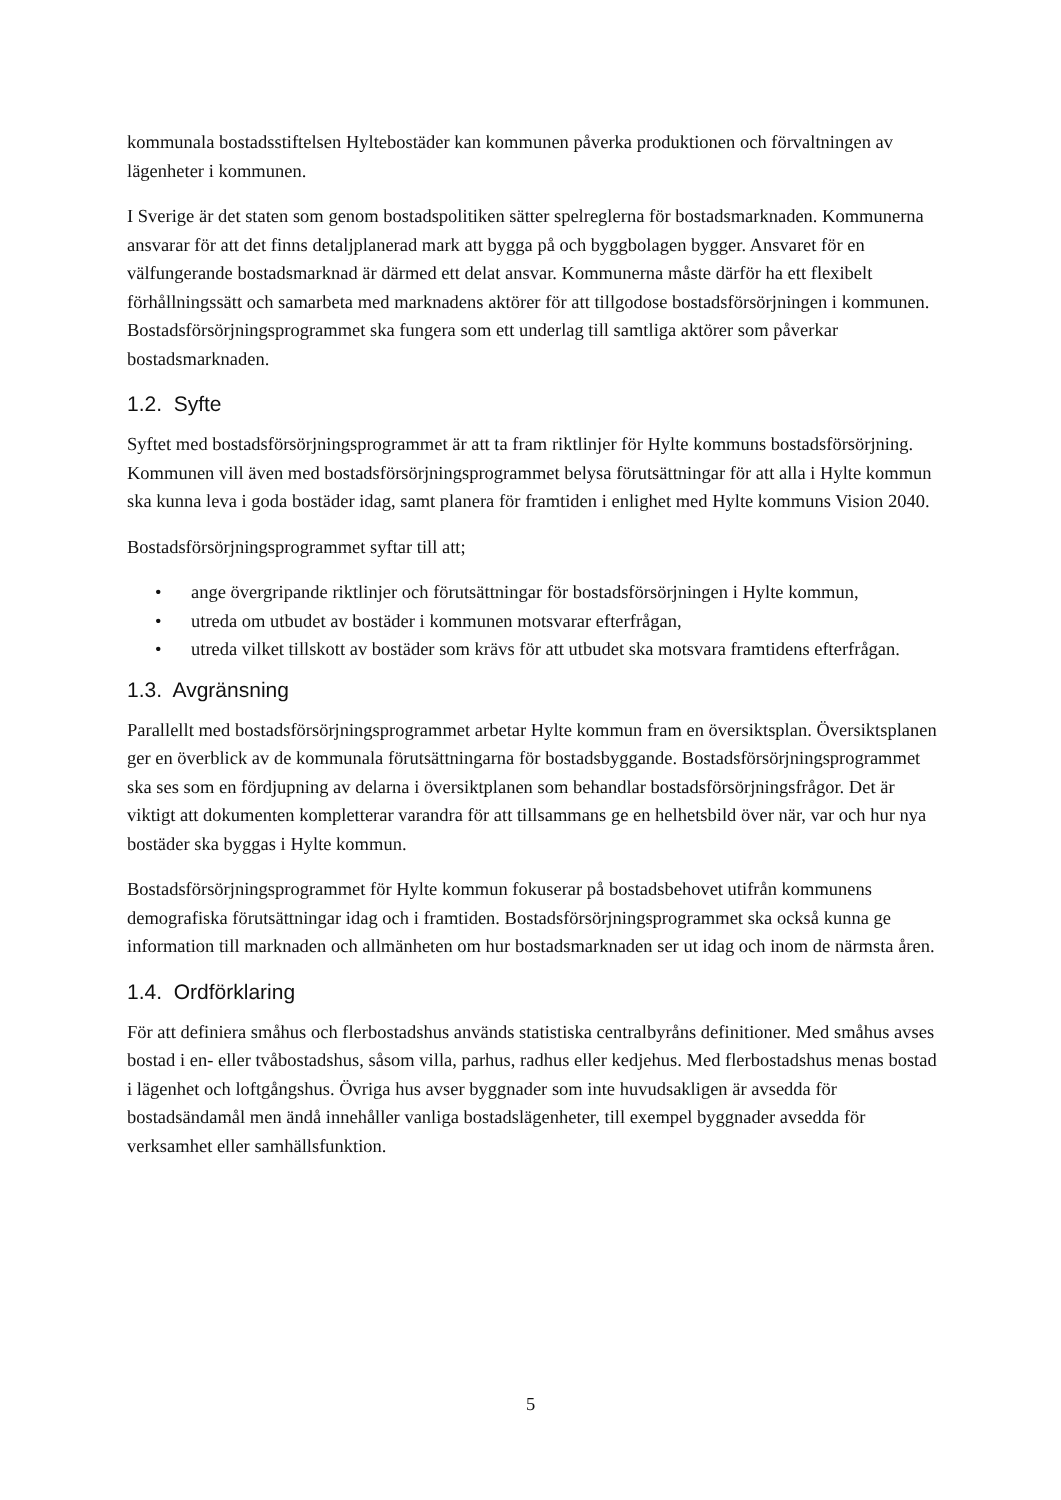kommunala bostadsstiftelsen Hyltebostäder kan kommunen påverka produktionen och förvaltningen av lägenheter i kommunen.
I Sverige är det staten som genom bostadspolitiken sätter spelreglerna för bostadsmarknaden. Kommunerna ansvarar för att det finns detaljplanerad mark att bygga på och byggbolagen bygger. Ansvaret för en välfungerande bostadsmarknad är därmed ett delat ansvar. Kommunerna måste därför ha ett flexibelt förhållningssätt och samarbeta med marknadens aktörer för att tillgodose bostadsförsörjningen i kommunen. Bostadsförsörjningsprogrammet ska fungera som ett underlag till samtliga aktörer som påverkar bostadsmarknaden.
1.2. Syfte
Syftet med bostadsförsörjningsprogrammet är att ta fram riktlinjer för Hylte kommuns bostadsförsörjning. Kommunen vill även med bostadsförsörjningsprogrammet belysa förutsättningar för att alla i Hylte kommun ska kunna leva i goda bostäder idag, samt planera för framtiden i enlighet med Hylte kommuns Vision 2040.
Bostadsförsörjningsprogrammet syftar till att;
• ange övergripande riktlinjer och förutsättningar för bostadsförsörjningen i Hylte kommun,
• utreda om utbudet av bostäder i kommunen motsvarar efterfrågan,
• utreda vilket tillskott av bostäder som krävs för att utbudet ska motsvara framtidens efterfrågan.
1.3. Avgränsning
Parallellt med bostadsförsörjningsprogrammet arbetar Hylte kommun fram en översiktsplan. Översiktsplanen ger en överblick av de kommunala förutsättningarna för bostadsbyggande. Bostadsförsörjningsprogrammet ska ses som en fördjupning av delarna i översiktplanen som behandlar bostadsförsörjningsfrågor. Det är viktigt att dokumenten kompletterar varandra för att tillsammans ge en helhetsbild över när, var och hur nya bostäder ska byggas i Hylte kommun.
Bostadsförsörjningsprogrammet för Hylte kommun fokuserar på bostadsbehovet utifrån kommunens demografiska förutsättningar idag och i framtiden. Bostadsförsörjningsprogrammet ska också kunna ge information till marknaden och allmänheten om hur bostadsmarknaden ser ut idag och inom de närmsta åren.
1.4. Ordförklaring
För att definiera småhus och flerbostadshus används statistiska centralbyråns definitioner. Med småhus avses bostad i en- eller tvåbostadshus, såsom villa, parhus, radhus eller kedjehus. Med flerbostadshus menas bostad i lägenhet och loftgångshus. Övriga hus avser byggnader som inte huvudsakligen är avsedda för bostadsändamål men ändå innehåller vanliga bostadslägenheter, till exempel byggnader avsedda för verksamhet eller samhällsfunktion.
5